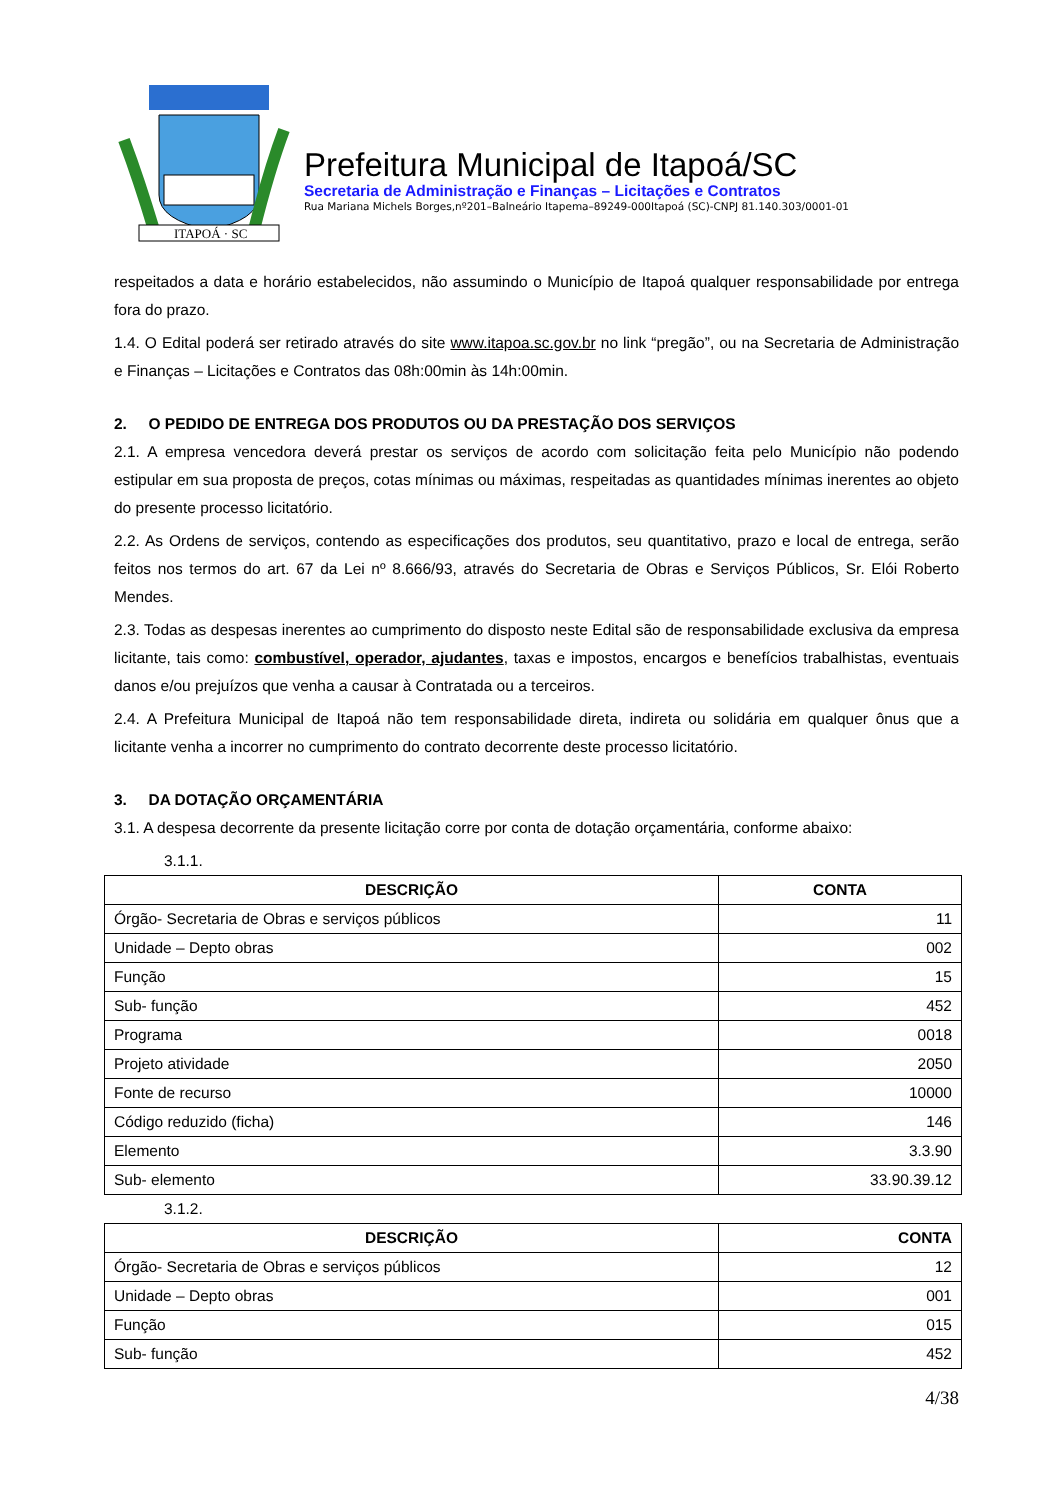ITAPOÁ · SC
Prefeitura Municipal de Itapoá/SC
Secretaria de Administração e Finanças – Licitações e Contratos
Rua Mariana Michels Borges,nº201–Balneário Itapema–89249-000Itapoá (SC)-CNPJ 81.140.303/0001-01
respeitados a data e horário estabelecidos, não assumindo o Município de Itapoá qualquer responsabilidade por entrega fora do prazo.
1.4. O Edital poderá ser retirado através do site www.itapoa.sc.gov.br no link “pregão”, ou na Secretaria de Administração e Finanças – Licitações e Contratos das 08h:00min às 14h:00min.
2. O PEDIDO DE ENTREGA DOS PRODUTOS OU DA PRESTAÇÃO DOS SERVIÇOS
2.1. A empresa vencedora deverá prestar os serviços de acordo com solicitação feita pelo Município não podendo estipular em sua proposta de preços, cotas mínimas ou máximas, respeitadas as quantidades mínimas inerentes ao objeto do presente processo licitatório.
2.2. As Ordens de serviços, contendo as especificações dos produtos, seu quantitativo, prazo e local de entrega, serão feitos nos termos do art. 67 da Lei nº 8.666/93, através do Secretaria de Obras e Serviços Públicos, Sr. Elói Roberto Mendes.
2.3. Todas as despesas inerentes ao cumprimento do disposto neste Edital são de responsabilidade exclusiva da empresa licitante, tais como: combustível, operador, ajudantes, taxas e impostos, encargos e benefícios trabalhistas, eventuais danos e/ou prejuízos que venha a causar à Contratada ou a terceiros.
2.4. A Prefeitura Municipal de Itapoá não tem responsabilidade direta, indireta ou solidária em qualquer ônus que a licitante venha a incorrer no cumprimento do contrato decorrente deste processo licitatório.
3. DA DOTAÇÃO ORÇAMENTÁRIA
3.1. A despesa decorrente da presente licitação corre por conta de dotação orçamentária, conforme abaixo:
3.1.1.
| DESCRIÇÃO | CONTA |
| --- | --- |
| Órgão- Secretaria de Obras e serviços públicos | 11 |
| Unidade – Depto obras | 002 |
| Função | 15 |
| Sub- função | 452 |
| Programa | 0018 |
| Projeto atividade | 2050 |
| Fonte de recurso | 10000 |
| Código reduzido (ficha) | 146 |
| Elemento | 3.3.90 |
| Sub- elemento | 33.90.39.12 |
3.1.2.
| DESCRIÇÃO | CONTA |
| --- | --- |
| Órgão- Secretaria de Obras e serviços públicos | 12 |
| Unidade – Depto obras | 001 |
| Função | 015 |
| Sub- função | 452 |
4/38